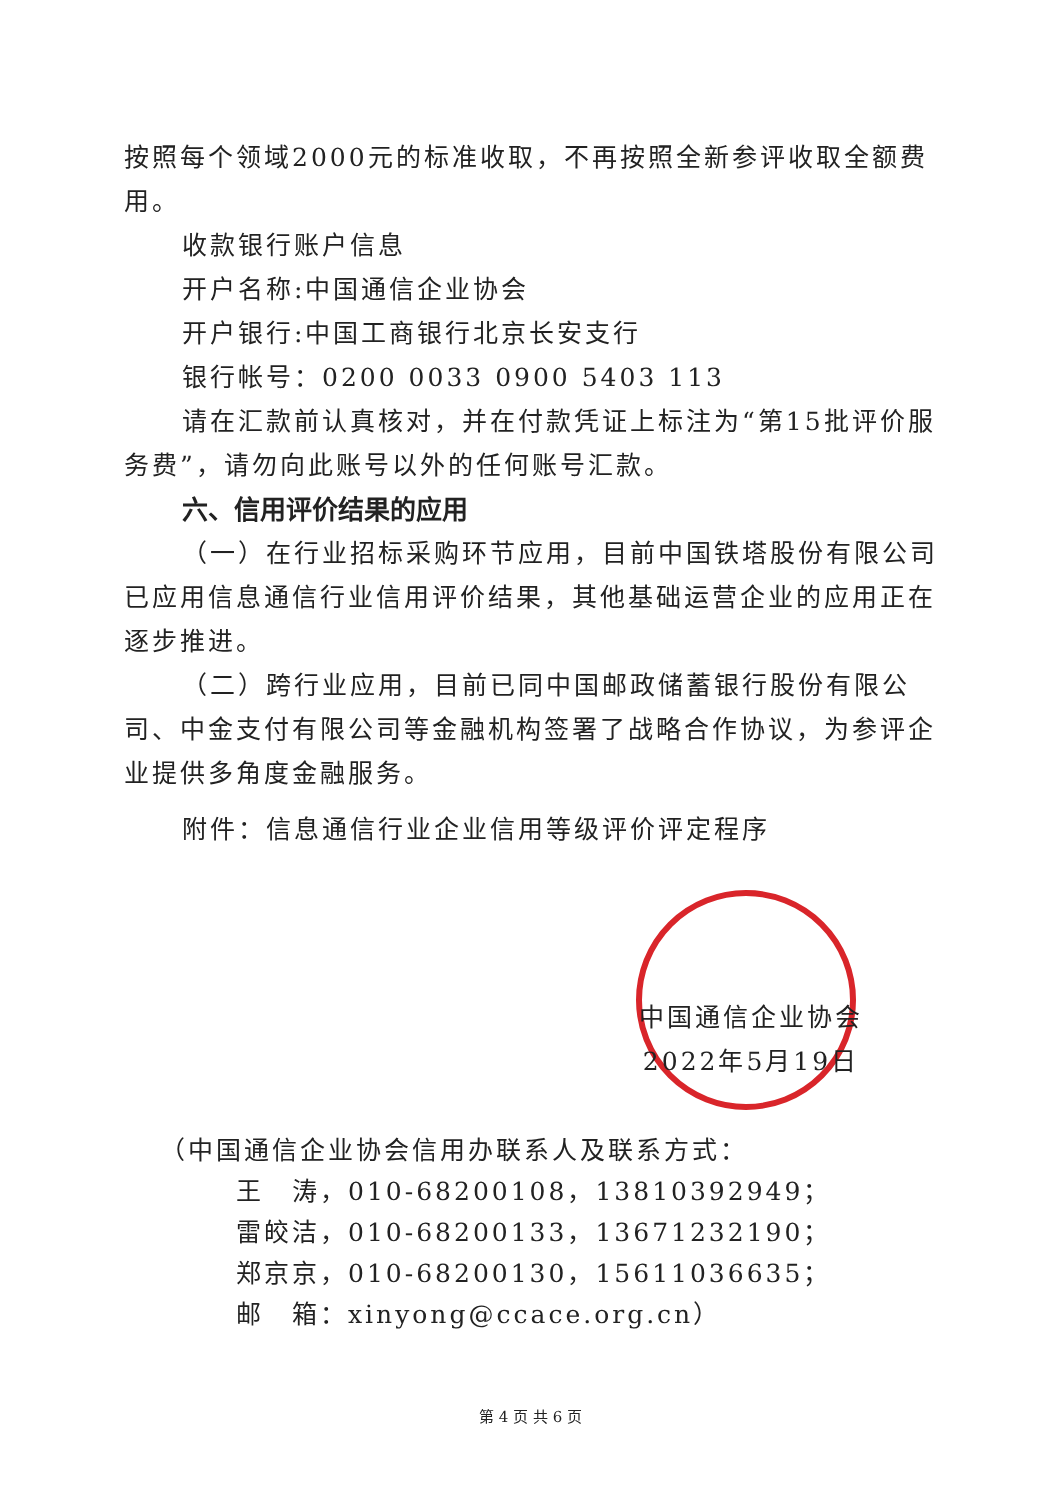按照每个领域2000元的标准收取，不再按照全新参评收取全额费用。
收款银行账户信息
开户名称:中国通信企业协会
开户银行:中国工商银行北京长安支行
银行帐号：0200 0033 0900 5403 113
请在汇款前认真核对，并在付款凭证上标注为“第15批评价服务费”，请勿向此账号以外的任何账号汇款。
六、信用评价结果的应用
（一）在行业招标采购环节应用，目前中国铁塔股份有限公司已应用信息通信行业信用评价结果，其他基础运营企业的应用正在逐步推进。
（二）跨行业应用，目前已同中国邮政储蓄银行股份有限公司、中金支付有限公司等金融机构签署了战略合作协议，为参评企业提供多角度金融服务。
附件：信息通信行业企业信用等级评价评定程序
中国通信企业协会
2022年5月19日
（中国通信企业协会信用办联系人及联系方式：
王　涛，010-68200108，13810392949；
雷皎洁，010-68200133，13671232190；
郑京京，010-68200130，15611036635；
邮　箱：xinyong@ccace.org.cn）
第 4 页 共 6 页